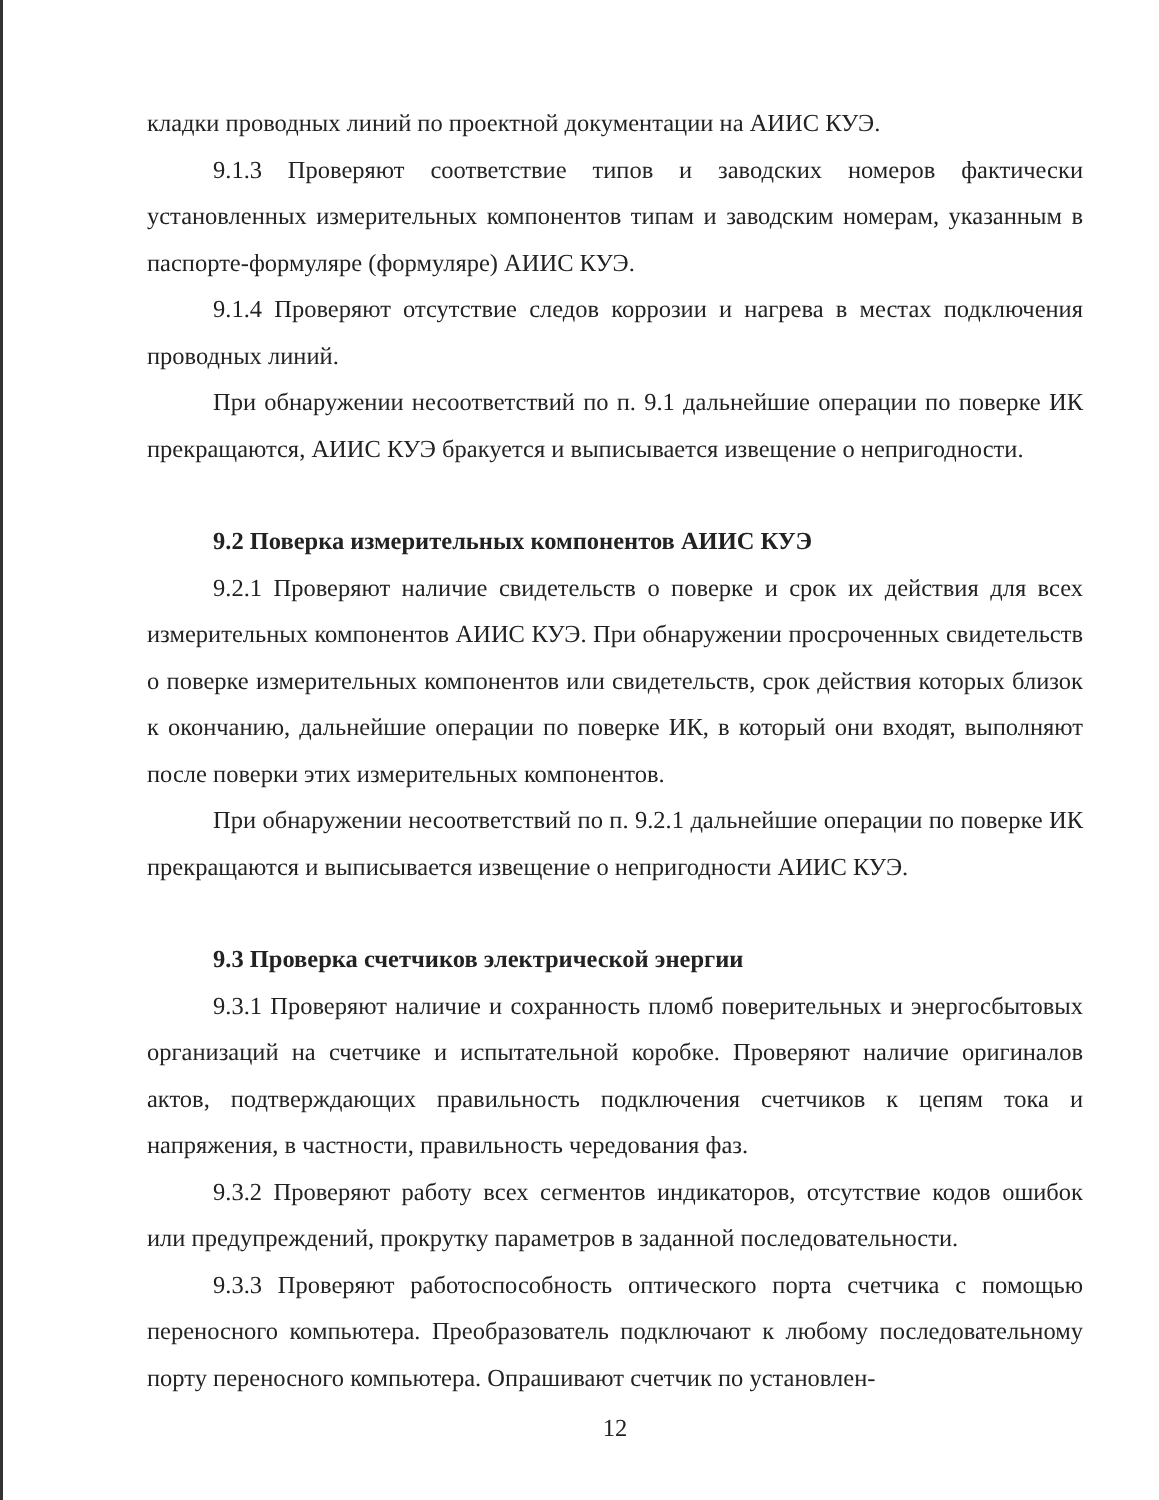кладки проводных линий по проектной документации на АИИС КУЭ.
9.1.3 Проверяют соответствие типов и заводских номеров фактически установленных измерительных компонентов типам и заводским номерам, указанным в паспорте-формуляре (формуляре) АИИС КУЭ.
9.1.4 Проверяют отсутствие следов коррозии и нагрева в местах подключения проводных линий.
При обнаружении несоответствий по п. 9.1 дальнейшие операции по поверке ИК прекращаются, АИИС КУЭ бракуется и выписывается извещение о непригодности.
9.2 Поверка измерительных компонентов АИИС КУЭ
9.2.1 Проверяют наличие свидетельств о поверке и срок их действия для всех измерительных компонентов АИИС КУЭ. При обнаружении просроченных свидетельств о поверке измерительных компонентов или свидетельств, срок действия которых близок к окончанию, дальнейшие операции по поверке ИК, в который они входят, выполняют после поверки этих измерительных компонентов.
При обнаружении несоответствий по п. 9.2.1 дальнейшие операции по поверке ИК прекращаются и выписывается извещение о непригодности АИИС КУЭ.
9.3 Проверка счетчиков электрической энергии
9.3.1 Проверяют наличие и сохранность пломб поверительных и энергосбытовых организаций на счетчике и испытательной коробке. Проверяют наличие оригиналов актов, подтверждающих правильность подключения счетчиков к цепям тока и напряжения, в частности, правильность чередования фаз.
9.3.2 Проверяют работу всех сегментов индикаторов, отсутствие кодов ошибок или предупреждений, прокрутку параметров в заданной последовательности.
9.3.3 Проверяют работоспособность оптического порта счетчика с помощью переносного компьютера. Преобразователь подключают к любому последовательному порту переносного компьютера. Опрашивают счетчик по установлен-
12